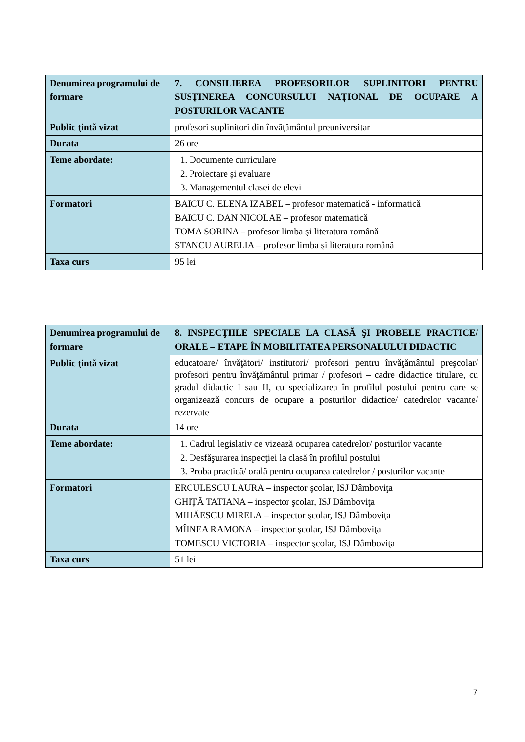| Denumirea programului de formare | 7. CONSILIEREA PROFESORILOR SUPLINITORI PENTRU SUSȚINEREA CONCURSULUI NAȚIONAL DE OCUPARE A POSTURILOR VACANTE |
| Public ţintă vizat | profesori suplinitori din învăţământul preuniversitar |
| Durata | 26 ore |
| Teme abordate: | 1. Documente curriculare 2. Proiectare și evaluare 3. Managementul clasei de elevi |
| Formatori | BAICU C. ELENA IZABEL – profesor matematică - informatică BAICU C. DAN NICOLAE – profesor matematică TOMA SORINA – profesor limba şi literatura română STANCU AURELIA – profesor limba și literatura română |
| Taxa curs | 95 lei |
| Denumirea programului de formare | 8. INSPECŢIILE SPECIALE LA CLASĂ ŞI PROBELE PRACTICE/ ORALE – ETAPE ÎN MOBILITATEA PERSONALULUI DIDACTIC |
| Public ţintă vizat | educatoare/ învăţători/ institutori/ profesori pentru învăţământul preşcolar/ profesori pentru învăţământul primar / profesori – cadre didactice titulare, cu gradul didactic I sau II, cu specializarea în profilul postului pentru care se organizează concurs de ocupare a posturilor didactice/ catedrelor vacante/ rezervate |
| Durata | 14 ore |
| Teme abordate: | 1. Cadrul legislativ ce vizează ocuparea catedrelor/ posturilor vacante 2. Desfăşurarea inspecţiei la clasă în profilul postului 3. Proba practică/ orală pentru ocuparea catedrelor / posturilor vacante |
| Formatori | ERCULESCU LAURA – inspector şcolar, ISJ Dâmboviţa GHIȚĂ TATIANA – inspector şcolar, ISJ Dâmboviţa MIHĂESCU MIRELA – inspector şcolar, ISJ Dâmboviţa MÎINEA RAMONA – inspector şcolar, ISJ Dâmboviţa TOMESCU VICTORIA – inspector şcolar, ISJ Dâmboviţa |
| Taxa curs | 51 lei |
7